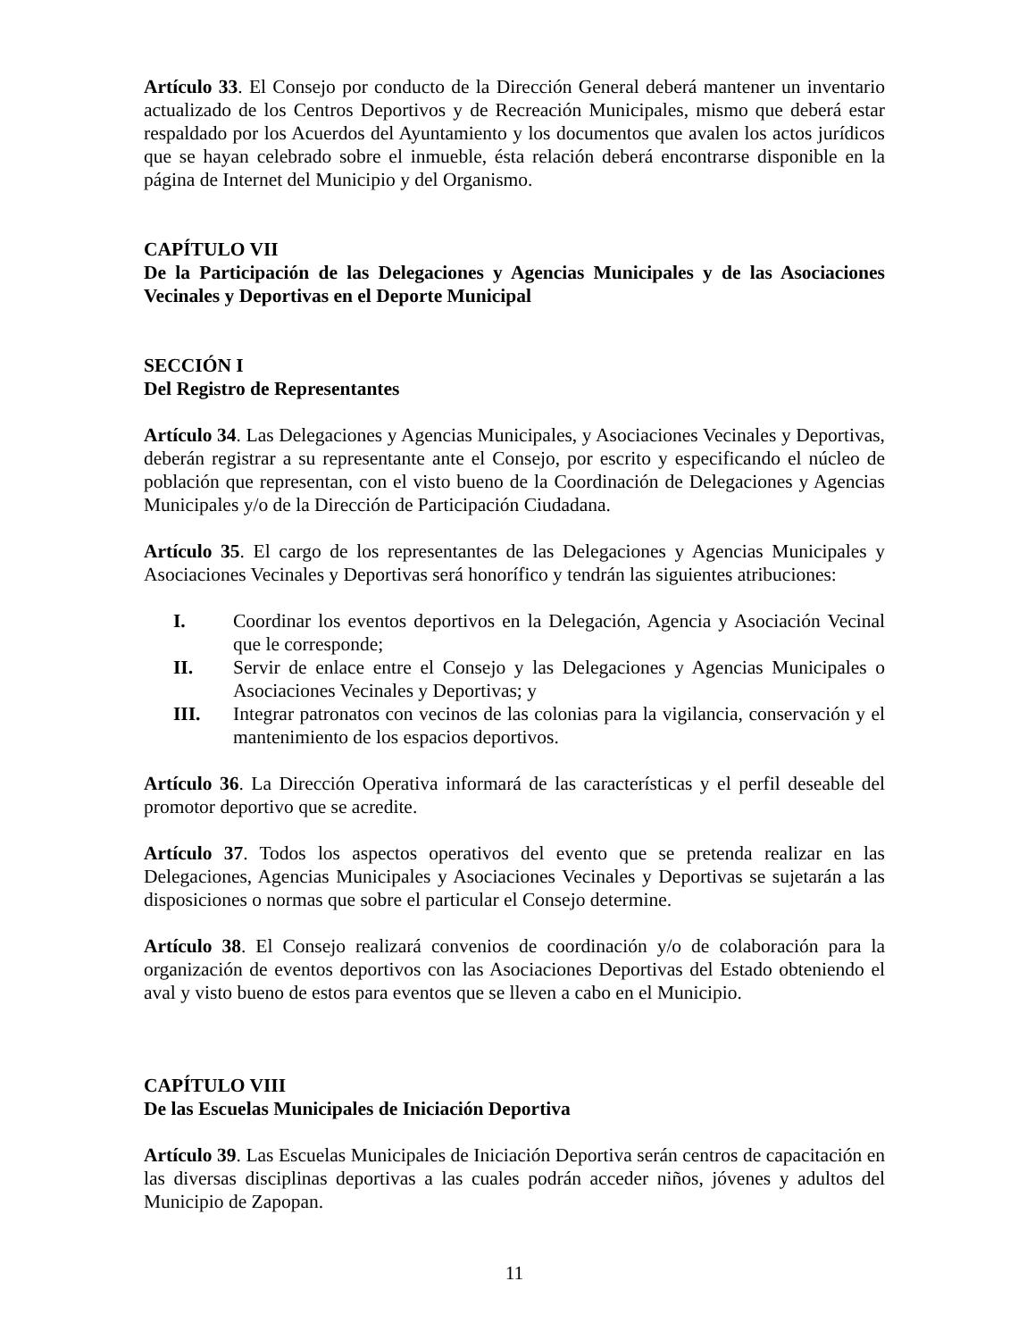Artículo 33. El Consejo por conducto de la Dirección General deberá mantener un inventario actualizado de los Centros Deportivos y de Recreación Municipales, mismo que deberá estar respaldado por los Acuerdos del Ayuntamiento y los documentos que avalen los actos jurídicos que se hayan celebrado sobre el inmueble, ésta relación deberá encontrarse disponible en la página de Internet del Municipio y del Organismo.
CAPÍTULO VII
De la Participación de las Delegaciones y Agencias Municipales y de las Asociaciones Vecinales y Deportivas en el Deporte Municipal
SECCIÓN I
Del Registro de Representantes
Artículo 34. Las Delegaciones y Agencias Municipales, y Asociaciones Vecinales y Deportivas, deberán registrar a su representante ante el Consejo, por escrito y especificando el núcleo de población que representan, con el visto bueno de la Coordinación de Delegaciones y Agencias Municipales y/o de la Dirección de Participación Ciudadana.
Artículo 35. El cargo de los representantes de las Delegaciones y Agencias Municipales y Asociaciones Vecinales y Deportivas será honorífico y tendrán las siguientes atribuciones:
I. Coordinar los eventos deportivos en la Delegación, Agencia y Asociación Vecinal que le corresponde;
II. Servir de enlace entre el Consejo y las Delegaciones y Agencias Municipales o Asociaciones Vecinales y Deportivas; y
III. Integrar patronatos con vecinos de las colonias para la vigilancia, conservación y el mantenimiento de los espacios deportivos.
Artículo 36. La Dirección Operativa informará de las características y el perfil deseable del promotor deportivo que se acredite.
Artículo 37. Todos los aspectos operativos del evento que se pretenda realizar en las Delegaciones, Agencias Municipales y Asociaciones Vecinales y Deportivas se sujetarán a las disposiciones o normas que sobre el particular el Consejo determine.
Artículo 38. El Consejo realizará convenios de coordinación y/o de colaboración para la organización de eventos deportivos con las Asociaciones Deportivas del Estado obteniendo el aval y visto bueno de estos para eventos que se lleven a cabo en el Municipio.
CAPÍTULO VIII
De las Escuelas Municipales de Iniciación Deportiva
Artículo 39. Las Escuelas Municipales de Iniciación Deportiva serán centros de capacitación en las diversas disciplinas deportivas a las cuales podrán acceder niños, jóvenes y adultos del Municipio de Zapopan.
11